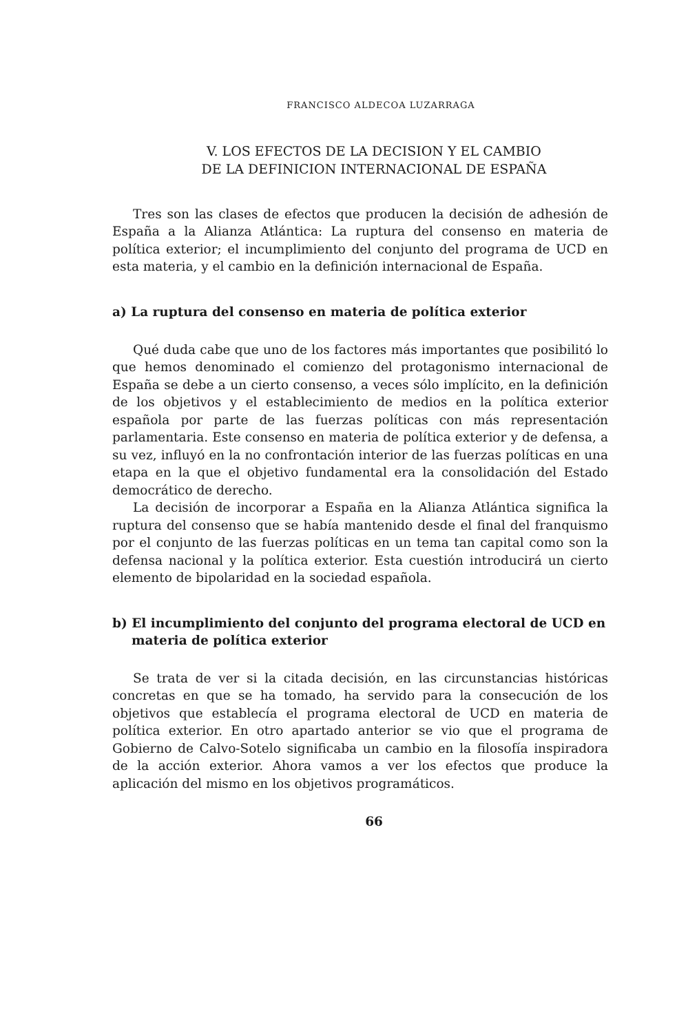FRANCISCO ALDECOA LUZARRAGA
V. LOS EFECTOS DE LA DECISION Y EL CAMBIO
DE LA DEFINICION INTERNACIONAL DE ESPAÑA
Tres son las clases de efectos que producen la decisión de adhesión de España a la Alianza Atlántica: La ruptura del consenso en materia de política exterior; el incumplimiento del conjunto del programa de UCD en esta materia, y el cambio en la definición internacional de España.
a) La ruptura del consenso en materia de política exterior
Qué duda cabe que uno de los factores más importantes que posibilitó lo que hemos denominado el comienzo del protagonismo internacional de España se debe a un cierto consenso, a veces sólo implícito, en la definición de los objetivos y el establecimiento de medios en la política exterior española por parte de las fuerzas políticas con más representación parlamentaria. Este consenso en materia de política exterior y de defensa, a su vez, influyó en la no confrontación interior de las fuerzas políticas en una etapa en la que el objetivo fundamental era la consolidación del Estado democrático de derecho.
La decisión de incorporar a España en la Alianza Atlántica significa la ruptura del consenso que se había mantenido desde el final del franquismo por el conjunto de las fuerzas políticas en un tema tan capital como son la defensa nacional y la política exterior. Esta cuestión introducirá un cierto elemento de bipolaridad en la sociedad española.
b) El incumplimiento del conjunto del programa electoral de UCD en materia de política exterior
Se trata de ver si la citada decisión, en las circunstancias históricas concretas en que se ha tomado, ha servido para la consecución de los objetivos que establecía el programa electoral de UCD en materia de política exterior. En otro apartado anterior se vio que el programa de Gobierno de Calvo-Sotelo significaba un cambio en la filosofía inspiradora de la acción exterior. Ahora vamos a ver los efectos que produce la aplicación del mismo en los objetivos programáticos.
66